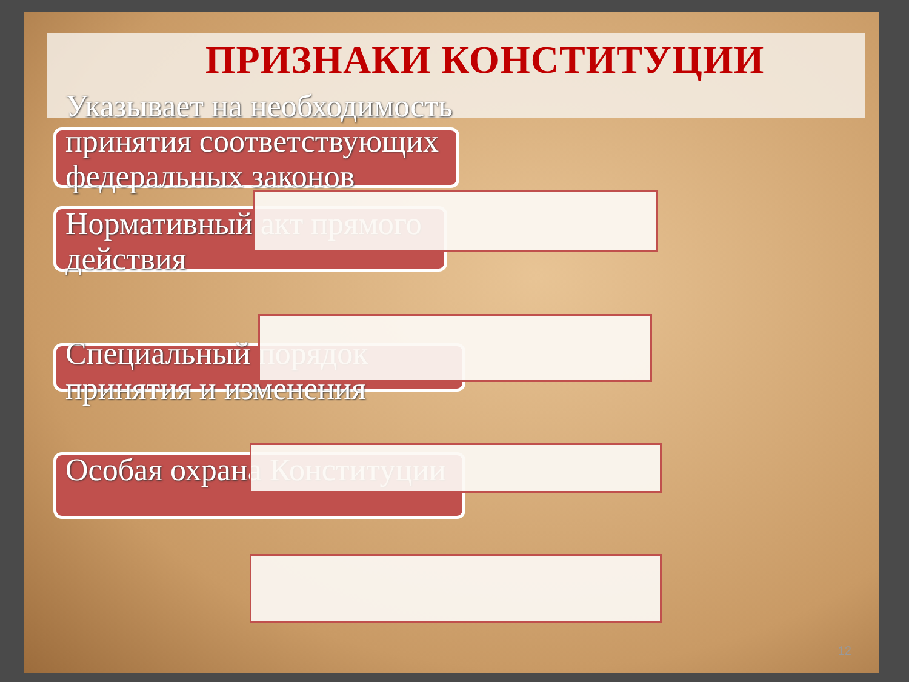ПРИЗНАКИ КОНСТИТУЦИИ
Указывает на необходимость принятия соответствующих федеральных законов
Нормативный акт прямого действия
Специальный порядок принятия и изменения
Особая охрана Конституции
12